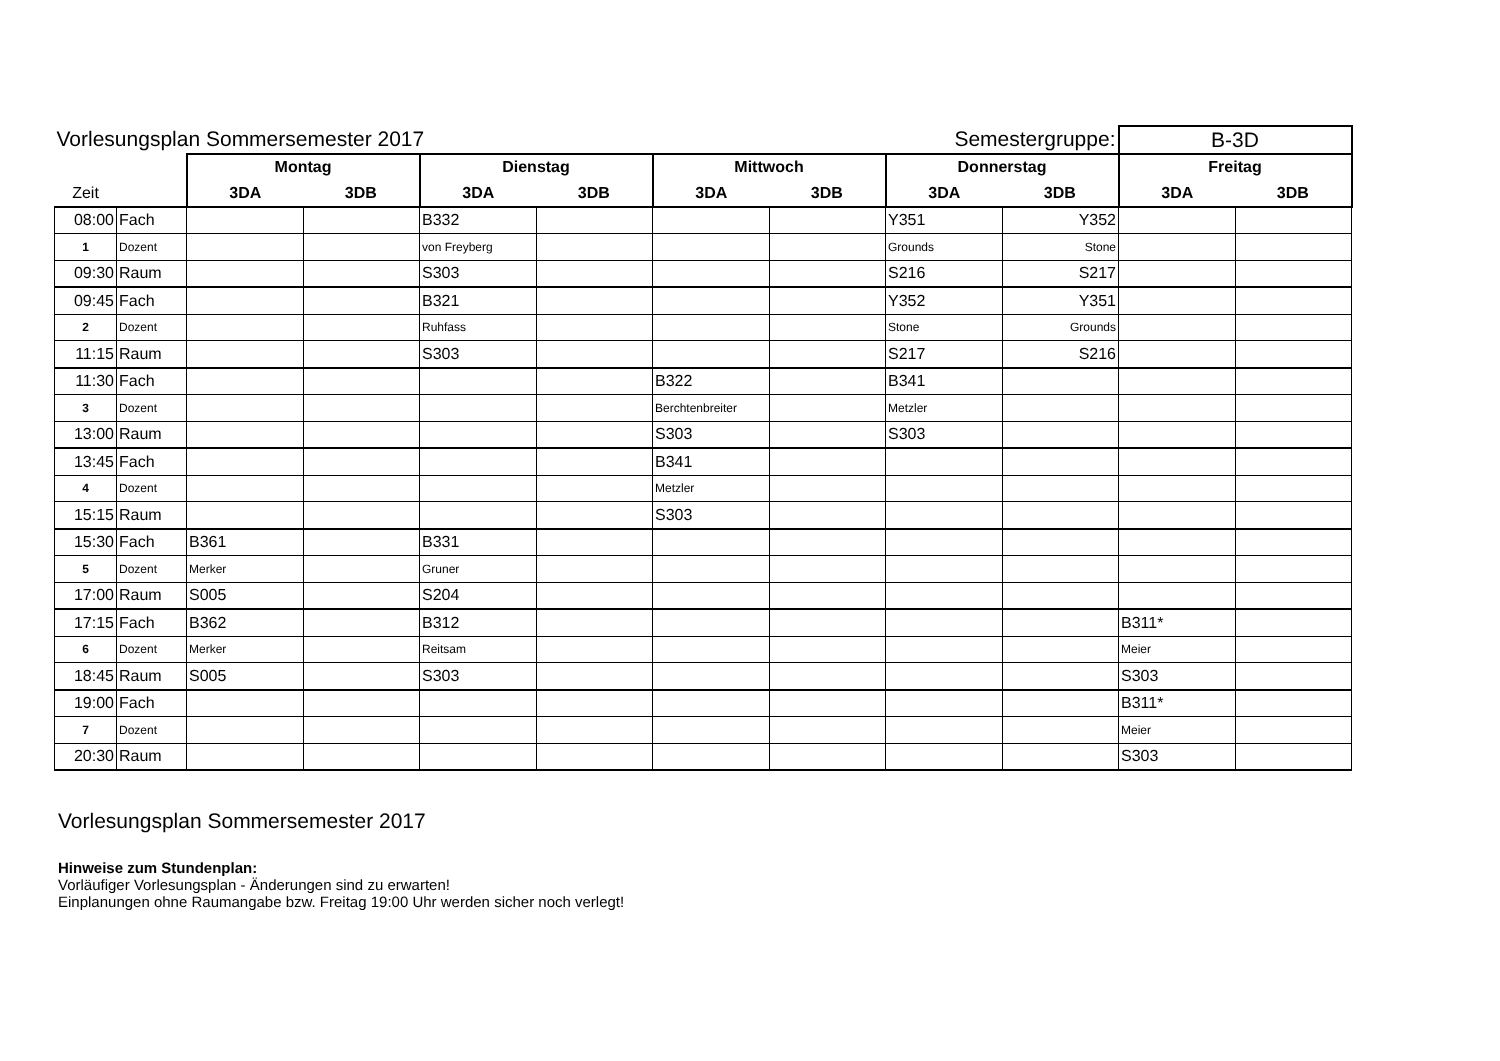| Vorlesungsplan Sommersemester 2017 | | | | | | | | Semestergruppe: | | B-3D | |
| | | Montag | | Dienstag | | Mittwoch | | Donnerstag | | Freitag | |
| Zeit | | 3DA | 3DB | 3DA | 3DB | 3DA | 3DB | 3DA | 3DB | 3DA | 3DB |
| 08:00 | Fach | | | B332 | | | | Y351 | Y352 | | |
| 1 | Dozent | | | von Freyberg | | | | Grounds | Stone | | |
| 09:30 | Raum | | | S303 | | | | S216 | S217 | | |
| 09:45 | Fach | | | B321 | | | | Y352 | Y351 | | |
| 2 | Dozent | | | Ruhfass | | | | Stone | Grounds | | |
| 11:15 | Raum | | | S303 | | | | S217 | S216 | | |
| 11:30 | Fach | | | | | B322 | | B341 | | | |
| 3 | Dozent | | | | | Berchtenbreiter | | Metzler | | | |
| 13:00 | Raum | | | | | S303 | | S303 | | | |
| 13:45 | Fach | | | | | B341 | | | | | |
| 4 | Dozent | | | | | Metzler | | | | | |
| 15:15 | Raum | | | | | S303 | | | | | |
| 15:30 | Fach | B361 | | B331 | | | | | | | |
| 5 | Dozent | Merker | | Gruner | | | | | | | |
| 17:00 | Raum | S005 | | S204 | | | | | | | |
| 17:15 | Fach | B362 | | B312 | | | | | | B311* | |
| 6 | Dozent | Merker | | Reitsam | | | | | | Meier | |
| 18:45 | Raum | S005 | | S303 | | | | | | S303 | |
| 19:00 | Fach | | | | | | | | | B311* | |
| 7 | Dozent | | | | | | | | | Meier | |
| 20:30 | Raum | | | | | | | | | S303 | |
Vorlesungsplan Sommersemester 2017
Hinweise zum Stundenplan:
Vorläufiger Vorlesungsplan - Änderungen sind zu erwarten!
Einplanungen ohne Raumangabe bzw. Freitag 19:00 Uhr werden sicher noch verlegt!